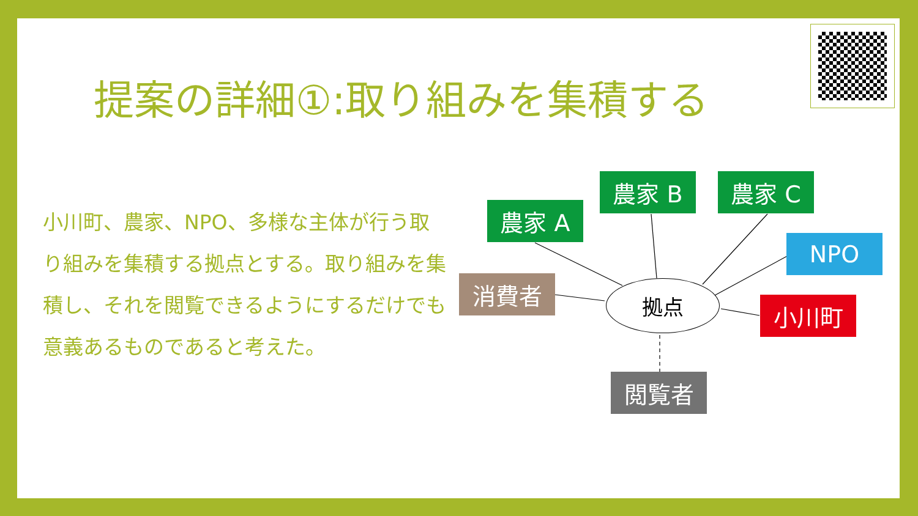提案の詳細①:取り組みを集積する
小川町、農家、NPO、多様な主体が行う取り組みを集積する拠点とする。取り組みを集積し、それを閲覧できるようにするだけでも意義あるものであると考えた。
農家 A
農家 B 農家 C
NPO
消費者 拠点
小川町
閲覧者